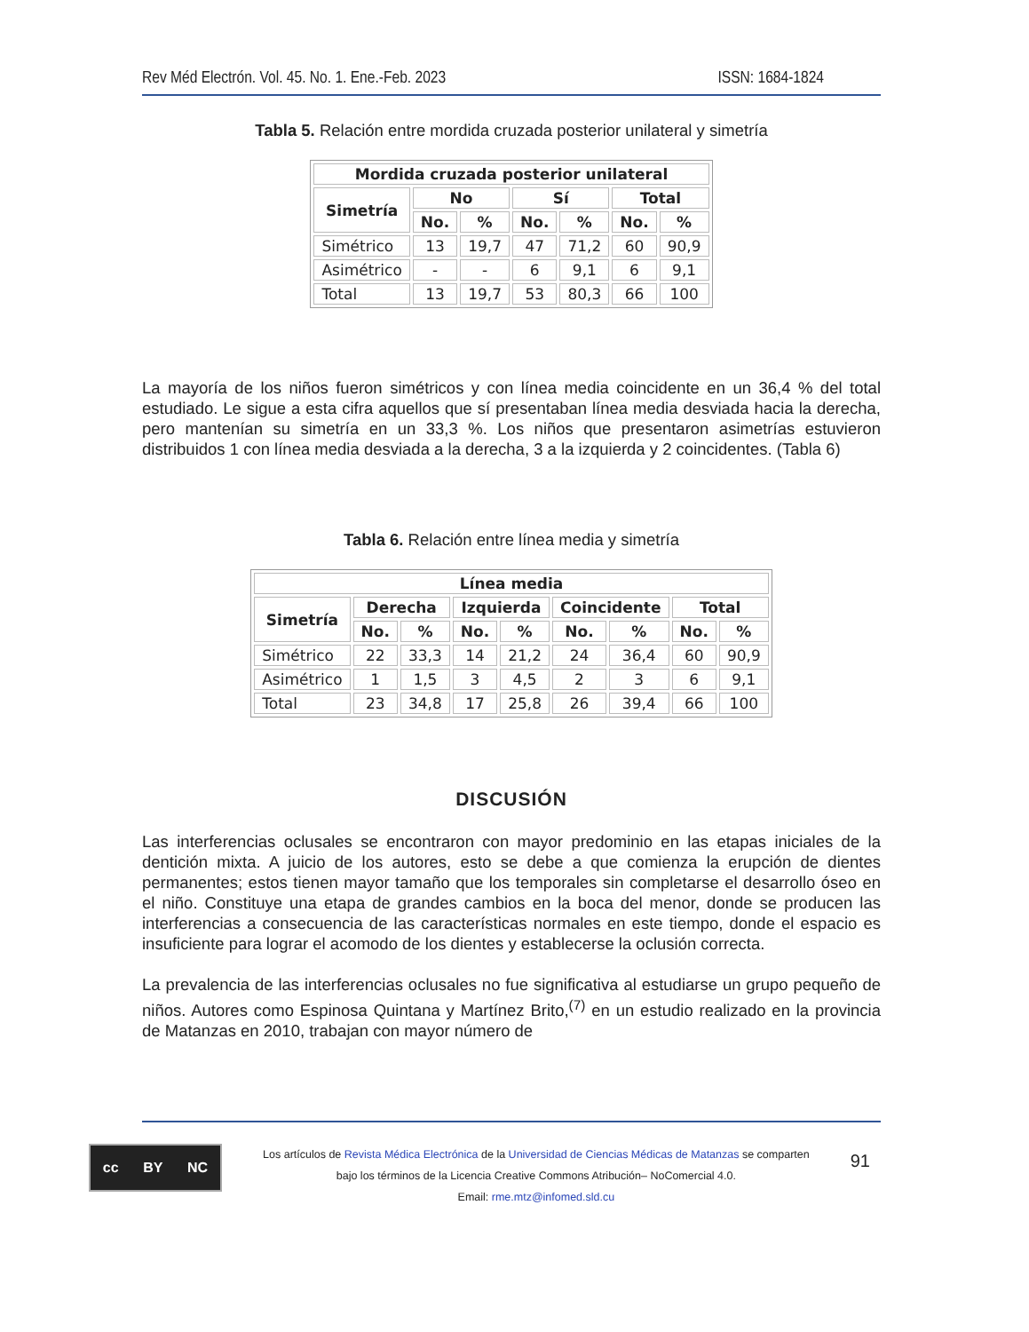Rev Méd Electrón. Vol. 45. No. 1. Ene.-Feb. 2023 ISSN: 1684-1824
Tabla 5. Relación entre mordida cruzada posterior unilateral y simetría
| Mordida cruzada posterior unilateral | | | | | | |
| --- | --- | --- | --- | --- | --- | --- |
| Simetría | No | | Sí | | Total | |
| | No. | % | No. | % | No. | % |
| Simétrico | 13 | 19,7 | 47 | 71,2 | 60 | 90,9 |
| Asimétrico | - | - | 6 | 9,1 | 6 | 9,1 |
| Total | 13 | 19,7 | 53 | 80,3 | 66 | 100 |
La mayoría de los niños fueron simétricos y con línea media coincidente en un 36,4 % del total estudiado. Le sigue a esta cifra aquellos que sí presentaban línea media desviada hacia la derecha, pero mantenían su simetría en un 33,3 %. Los niños que presentaron asimetrías estuvieron distribuidos 1 con línea media desviada a la derecha, 3 a la izquierda y 2 coincidentes. (Tabla 6)
Tabla 6. Relación entre línea media y simetría
| Línea media | | | | | | | | |
| --- | --- | --- | --- | --- | --- | --- | --- | --- |
| Simetría | Derecha | | Izquierda | | Coincidente | | Total | |
| | No. | % | No. | % | No. | % | No. | % |
| Simétrico | 22 | 33,3 | 14 | 21,2 | 24 | 36,4 | 60 | 90,9 |
| Asimétrico | 1 | 1,5 | 3 | 4,5 | 2 | 3 | 6 | 9,1 |
| Total | 23 | 34,8 | 17 | 25,8 | 26 | 39,4 | 66 | 100 |
DISCUSIÓN
Las interferencias oclusales se encontraron con mayor predominio en las etapas iniciales de la dentición mixta. A juicio de los autores, esto se debe a que comienza la erupción de dientes permanentes; estos tienen mayor tamaño que los temporales sin completarse el desarrollo óseo en el niño. Constituye una etapa de grandes cambios en la boca del menor, donde se producen las interferencias a consecuencia de las características normales en este tiempo, donde el espacio es insuficiente para lograr el acomodo de los dientes y establecerse la oclusión correcta.
La prevalencia de las interferencias oclusales no fue significativa al estudiarse un grupo pequeño de niños. Autores como Espinosa Quintana y Martínez Brito,<sup>(7)</sup> en un estudio realizado en la provincia de Matanzas en 2010, trabajan con mayor número de
cc BY NC
Los artículos de Revista Médica Electrónica de la Universidad de Ciencias Médicas de Matanzas se comparten
bajo los términos de la Licencia Creative Commons Atribución– NoComercial 4.0.
Email: rme.mtz@infomed.sld.cu
91